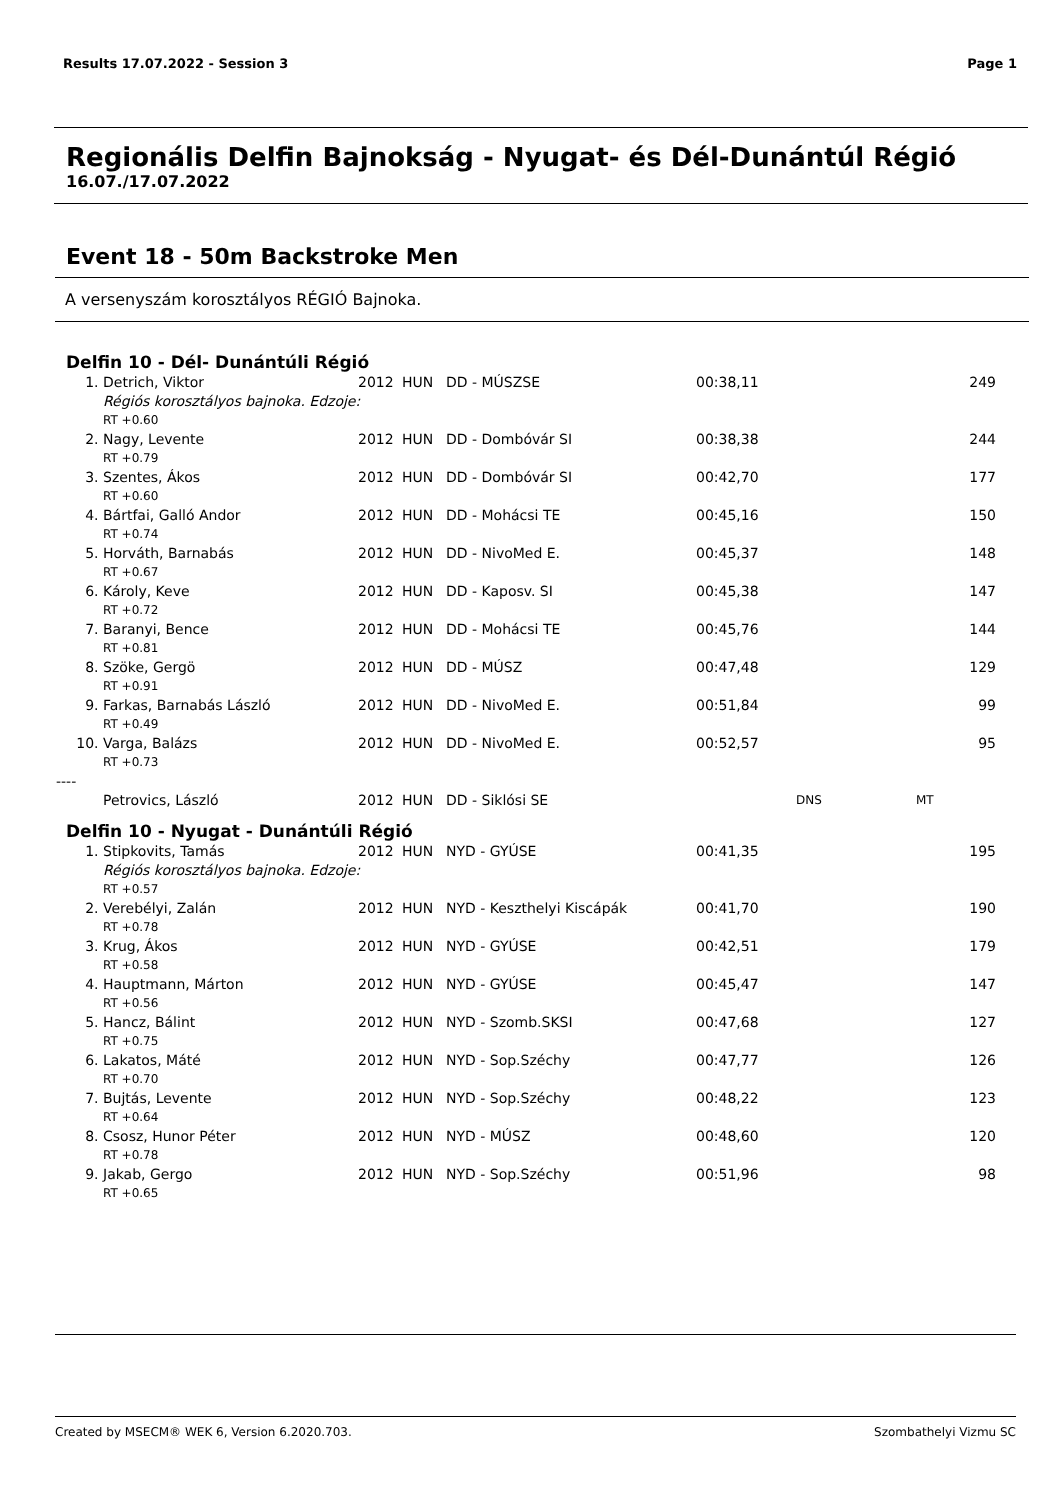Results 17.07.2022 - Session 3 Page 1
Regionális Delfin Bajnokság - Nyugat- és Dél-Dunántúl Régió
16.07./17.07.2022
Event 18 - 50m Backstroke Men
A versenyszám korosztályos RÉGIÓ Bajnoka.
Delfin 10 - Dél- Dunántúli Régió
| 1. | Detrich, Viktor | 2012 | HUN | DD - MÚSZSE | 00:38,11 | | 249 |
| | Régiós korosztályos bajnoka. Edzoje: | | | | | | |
| | RT +0.60 | | | | | | |
| 2. | Nagy, Levente | 2012 | HUN | DD - Dombóvár SI | 00:38,38 | | 244 |
| | RT +0.79 | | | | | | |
| 3. | Szentes, Ákos | 2012 | HUN | DD - Dombóvár SI | 00:42,70 | | 177 |
| | RT +0.60 | | | | | | |
| 4. | Bártfai, Galló Andor | 2012 | HUN | DD - Mohácsi TE | 00:45,16 | | 150 |
| | RT +0.74 | | | | | | |
| 5. | Horváth, Barnabás | 2012 | HUN | DD - NivoMed E. | 00:45,37 | | 148 |
| | RT +0.67 | | | | | | |
| 6. | Károly, Keve | 2012 | HUN | DD - Kaposv. SI | 00:45,38 | | 147 |
| | RT +0.72 | | | | | | |
| 7. | Baranyi, Bence | 2012 | HUN | DD - Mohácsi TE | 00:45,76 | | 144 |
| | RT +0.81 | | | | | | |
| 8. | Szöke, Gergö | 2012 | HUN | DD - MÚSZ | 00:47,48 | | 129 |
| | RT +0.91 | | | | | | |
| 9. | Farkas, Barnabás László | 2012 | HUN | DD - NivoMed E. | 00:51,84 | | 99 |
| | RT +0.49 | | | | | | |
| 10. | Varga, Balázs | 2012 | HUN | DD - NivoMed E. | 00:52,57 | | 95 |
| | RT +0.73 | | | | | | |
| ---- | | | | | | | |
| | Petrovics, László | 2012 | HUN | DD - Siklósi SE | | DNS | MT |
Delfin 10 - Nyugat - Dunántúli Régió
| 1. | Stipkovits, Tamás | 2012 | HUN | NYD - GYÚSE | 00:41,35 | | 195 |
| | Régiós korosztályos bajnoka. Edzoje: | | | | | | |
| | RT +0.57 | | | | | | |
| 2. | Verebélyi, Zalán | 2012 | HUN | NYD - Keszthelyi Kiscápák | 00:41,70 | | 190 |
| | RT +0.78 | | | | | | |
| 3. | Krug, Ákos | 2012 | HUN | NYD - GYÚSE | 00:42,51 | | 179 |
| | RT +0.58 | | | | | | |
| 4. | Hauptmann, Márton | 2012 | HUN | NYD - GYÚSE | 00:45,47 | | 147 |
| | RT +0.56 | | | | | | |
| 5. | Hancz, Bálint | 2012 | HUN | NYD - Szomb.SKSI | 00:47,68 | | 127 |
| | RT +0.75 | | | | | | |
| 6. | Lakatos, Máté | 2012 | HUN | NYD - Sop.Széchy | 00:47,77 | | 126 |
| | RT +0.70 | | | | | | |
| 7. | Bujtás, Levente | 2012 | HUN | NYD - Sop.Széchy | 00:48,22 | | 123 |
| | RT +0.64 | | | | | | |
| 8. | Csosz, Hunor Péter | 2012 | HUN | NYD - MÚSZ | 00:48,60 | | 120 |
| | RT +0.78 | | | | | | |
| 9. | Jakab, Gergo | 2012 | HUN | NYD - Sop.Széchy | 00:51,96 | | 98 |
| | RT +0.65 | | | | | | |
Created by MSECM® WEK 6, Version 6.2020.703. Szombathelyi Vizmu SC